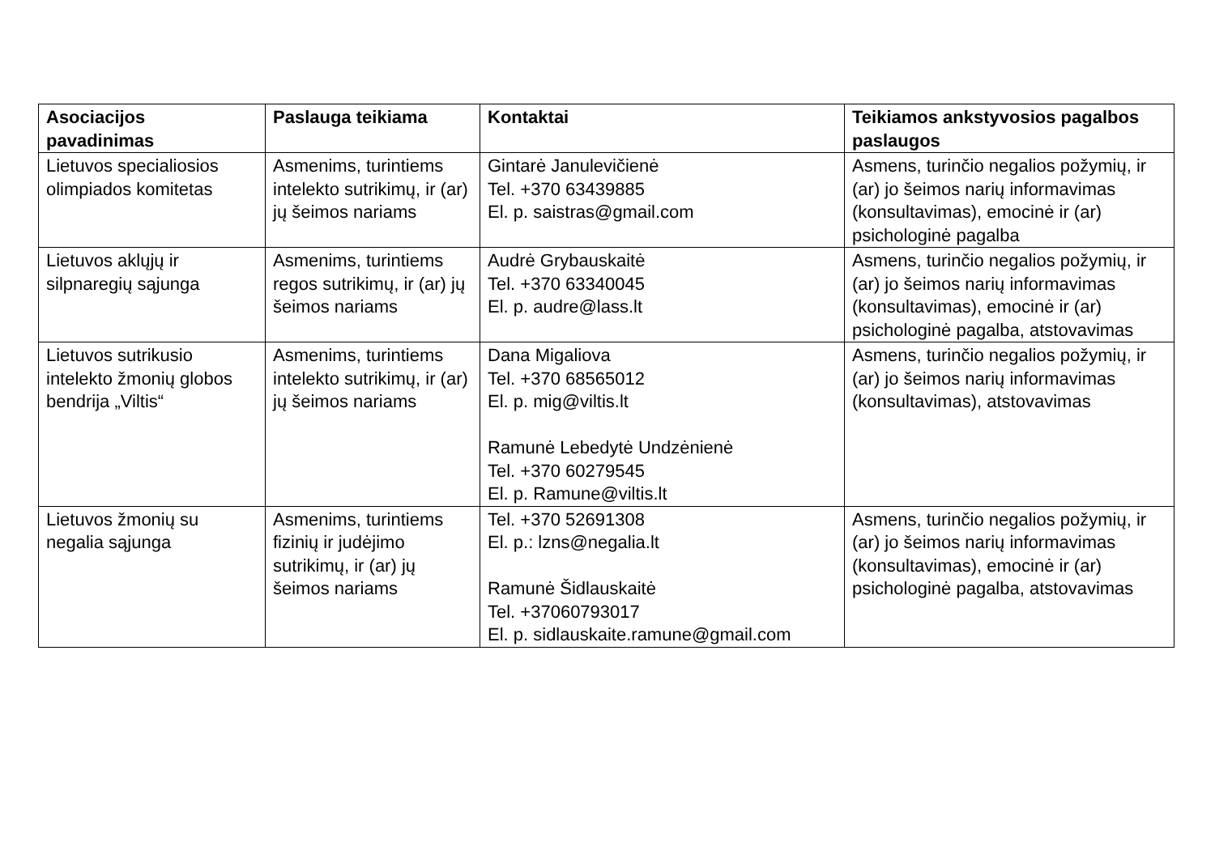| Asociacijos pavadinimas | Paslauga teikiama | Kontaktai | Teikiamos ankstyvosios pagalbos paslaugos |
| --- | --- | --- | --- |
| Lietuvos specialiosios olimpiados komitetas | Asmenims, turintiems intelekto sutrikimų, ir (ar) jų šeimos nariams | Gintarė Janulevičienė Tel. +370 63439885 El. p. saistras@gmail.com | Asmens, turinčio negalios požymių, ir (ar) jo šeimos narių informavimas (konsultavimas), emocinė ir (ar) psichologinė pagalba |
| Lietuvos aklųjų ir silpnaregių sąjunga | Asmenims, turintiems regos sutrikimų, ir (ar) jų šeimos nariams | Audrė Grybauskaitė Tel. +370 63340045 El. p. audre@lass.lt | Asmens, turinčio negalios požymių, ir (ar) jo šeimos narių informavimas (konsultavimas), emocinė ir (ar) psichologinė pagalba, atstovavimas |
| Lietuvos sutrikusio intelekto žmonių globos bendrija „Viltis“ | Asmenims, turintiems intelekto sutrikimų, ir (ar) jų šeimos nariams | Dana Migaliova Tel. +370 68565012 El. p. mig@viltis.lt Ramunė Lebedytė Undzėnienė Tel. +370 60279545 El. p. Ramune@viltis.lt | Asmens, turinčio negalios požymių, ir (ar) jo šeimos narių informavimas (konsultavimas), atstovavimas |
| Lietuvos žmonių su negalia sąjunga | Asmenims, turintiems fizinių ir judėjimo sutrikimų, ir (ar) jų šeimos nariams | Tel. +370 52691308 El. p.: lzns@negalia.lt Ramunė Šidlauskaitė Tel. +37060793017 El. p. sidlauskaite.ramune@gmail.com | Asmens, turinčio negalios požymių, ir (ar) jo šeimos narių informavimas (konsultavimas), emocinė ir (ar) psichologinė pagalba, atstovavimas |